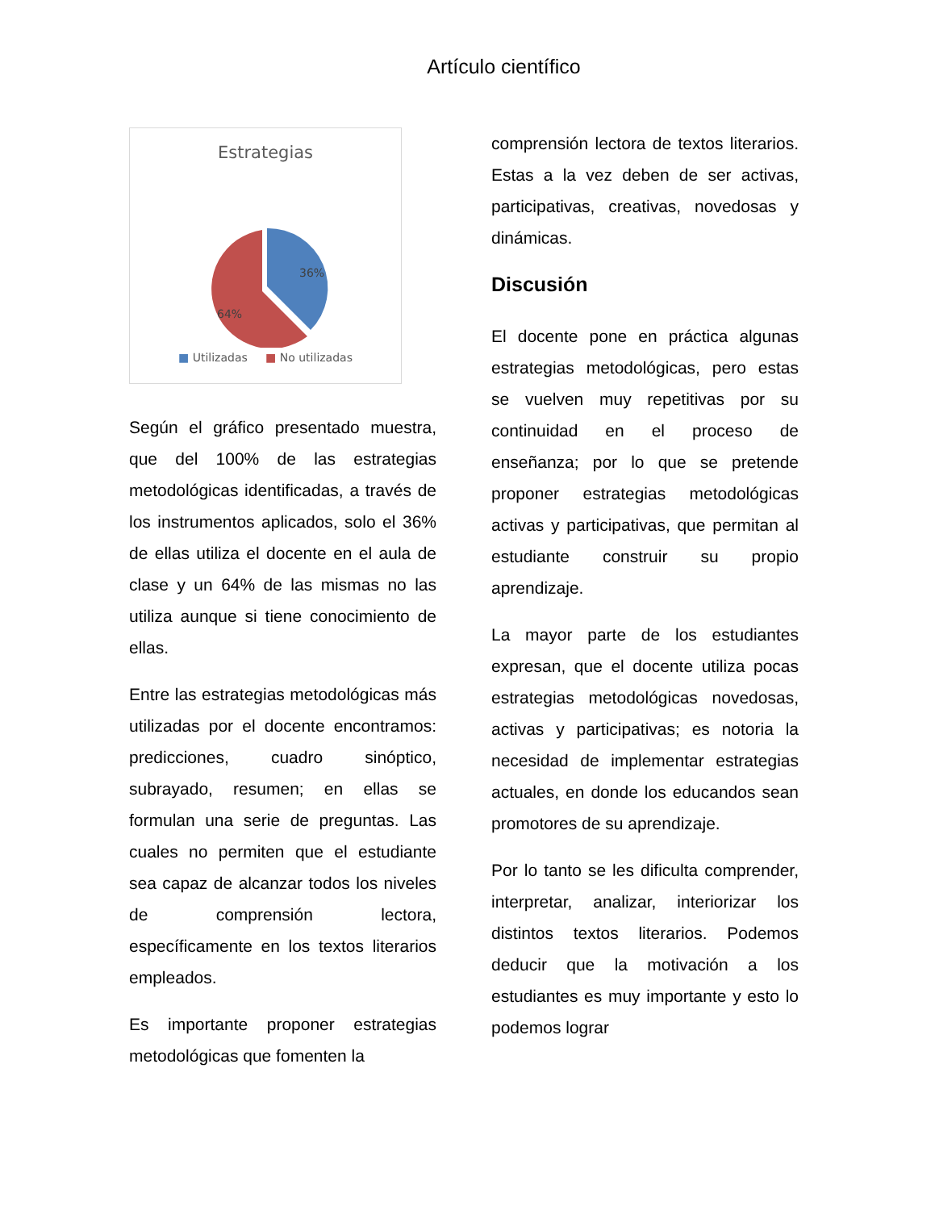Artículo científico
Estrategias
36%
64%
■ Utilizadas ■ No utilizadas
Según el gráfico presentado muestra, que del 100% de las estrategias metodológicas identificadas, a través de los instrumentos aplicados, solo el 36% de ellas utiliza el docente en el aula de clase y un 64% de las mismas no las utiliza aunque si tiene conocimiento de ellas.
Entre las estrategias metodológicas más utilizadas por el docente encontramos: predicciones, cuadro sinóptico, subrayado, resumen; en ellas se formulan una serie de preguntas. Las cuales no permiten que el estudiante sea capaz de alcanzar todos los niveles de comprensión lectora, específicamente en los textos literarios empleados.
Es importante proponer estrategias metodológicas que fomenten la
comprensión lectora de textos literarios. Estas a la vez deben de ser activas, participativas, creativas, novedosas y dinámicas.
Discusión
El docente pone en práctica algunas estrategias metodológicas, pero estas se vuelven muy repetitivas por su continuidad en el proceso de enseñanza; por lo que se pretende proponer estrategias metodológicas activas y participativas, que permitan al estudiante construir su propio aprendizaje.
La mayor parte de los estudiantes expresan, que el docente utiliza pocas estrategias metodológicas novedosas, activas y participativas; es notoria la necesidad de implementar estrategias actuales, en donde los educandos sean promotores de su aprendizaje.
Por lo tanto se les dificulta comprender, interpretar, analizar, interiorizar los distintos textos literarios. Podemos deducir que la motivación a los estudiantes es muy importante y esto lo podemos lograr